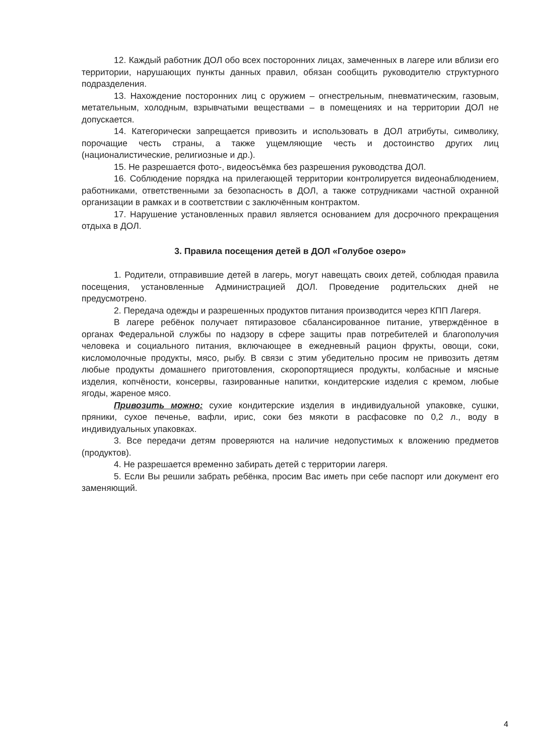12. Каждый работник ДОЛ обо всех посторонних лицах, замеченных в лагере или вблизи его территории, нарушающих пункты данных правил, обязан сообщить руководителю структурного подразделения.
13. Нахождение посторонних лиц с оружием – огнестрельным, пневматическим, газовым, метательным, холодным, взрывчатыми веществами – в помещениях и на территории ДОЛ не допускается.
14. Категорически запрещается привозить и использовать в ДОЛ атрибуты, символику, порочащие честь страны, а также ущемляющие честь и достоинство других лиц (националистические, религиозные и др.).
15. Не разрешается фото-, видеосъёмка без разрешения руководства ДОЛ.
16. Соблюдение порядка на прилегающей территории контролируется видеонаблюдением, работниками, ответственными за безопасность в ДОЛ, а также сотрудниками частной охранной организации в рамках и в соответствии с заключённым контрактом.
17. Нарушение установленных правил является основанием для досрочного прекращения отдыха в ДОЛ.
3. Правила посещения детей в ДОЛ «Голубое озеро»
1. Родители, отправившие детей в лагерь, могут навещать своих детей, соблюдая правила посещения, установленные Администрацией ДОЛ. Проведение родительских дней не предусмотрено.
2. Передача одежды и разрешенных продуктов питания производится через КПП Лагеря.
В лагере ребёнок получает пятиразовое сбалансированное питание, утверждённое в органах Федеральной службы по надзору в сфере защиты прав потребителей и благополучия человека и социального питания, включающее в ежедневный рацион фрукты, овощи, соки, кисломолочные продукты, мясо, рыбу. В связи с этим убедительно просим не привозить детям любые продукты домашнего приготовления, скоропортящиеся продукты, колбасные и мясные изделия, копчёности, консервы, газированные напитки, кондитерские изделия с кремом, любые ягоды, жареное мясо.
Привозить можно: сухие кондитерские изделия в индивидуальной упаковке, сушки, пряники, сухое печенье, вафли, ирис, соки без мякоти в расфасовке по 0,2 л., воду в индивидуальных упаковках.
3. Все передачи детям проверяются на наличие недопустимых к вложению предметов (продуктов).
4. Не разрешается временно забирать детей с территории лагеря.
5. Если Вы решили забрать ребёнка, просим Вас иметь при себе паспорт или документ его заменяющий.
4